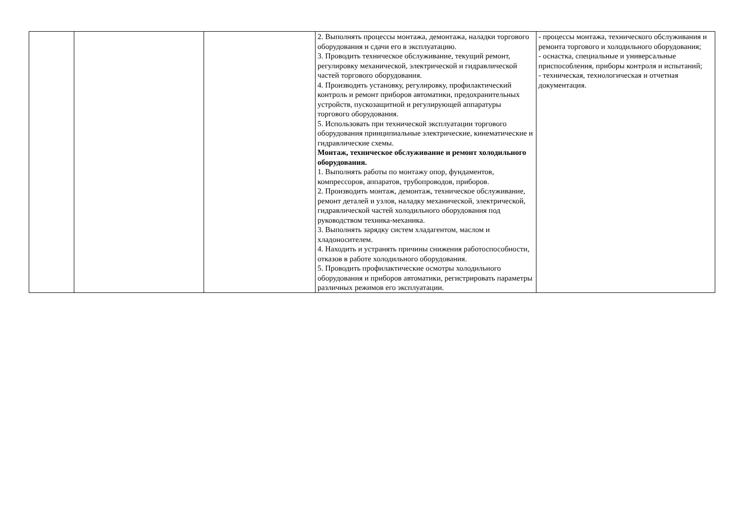| | | | 2. Выполнять процессы монтажа, демонтажа, наладки торгового оборудования и сдачи его в эксплуатацию. 3. Проводить техническое обслуживание, текущий ремонт, регулировку механической, электрической и гидравлической частей торгового оборудования. 4. Производить установку, регулировку, профилактический контроль и ремонт приборов автоматики, предохранительных устройств, пускозащитной и регулирующей аппаратуры торгового оборудования. 5. Использовать при технической эксплуатации торгового оборудования принципиальные электрические, кинематические и гидравлические схемы. Монтаж, техническое обслуживание и ремонт холодильного оборудования. 1. Выполнять работы по монтажу опор, фундаментов, компрессоров, аппаратов, трубопроводов, приборов. 2. Производить монтаж, демонтаж, техническое обслуживание, ремонт деталей и узлов, наладку механической, электрической, гидравлической частей холодильного оборудования под руководством техника-механика. 3. Выполнять зарядку систем хладагентом, маслом и хладоносителем. 4. Находить и устранять причины снижения работоспособности, отказов в работе холодильного оборудования. 5. Проводить профилактические осмотры холодильного оборудования и приборов автоматики, регистрировать параметры различных режимов его эксплуатации. | - процессы монтажа, технического обслуживания и ремонта торгового и холодильного оборудования; - оснастка, специальные и универсальные приспособления, приборы контроля и испытаний; - техническая, технологическая и отчетная документация. |